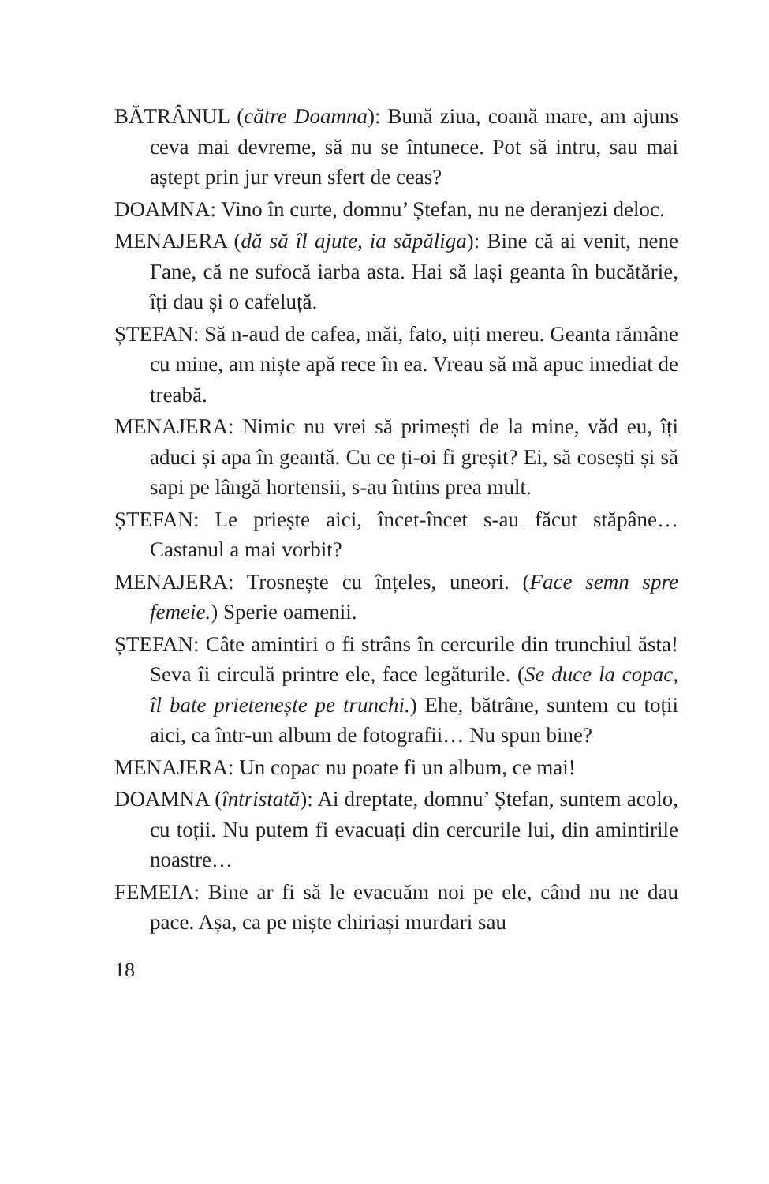BĂTRÂNUL (către Doamna): Bună ziua, coană mare, am ajuns ceva mai devreme, să nu se întunece. Pot să intru, sau mai aștept prin jur vreun sfert de ceas?
DOAMNA: Vino în curte, domnu’ Ștefan, nu ne deranjezi deloc.
MENAJERA (dă să îl ajute, ia săpăliga): Bine că ai venit, nene Fane, că ne sufocă iarba asta. Hai să lași geanta în bucătărie, îți dau și o cafeluță.
ȘTEFAN: Să n-aud de cafea, măi, fato, uiți mereu. Geanta rămâne cu mine, am niște apă rece în ea. Vreau să mă apuc imediat de treabă.
MENAJERA: Nimic nu vrei să primești de la mine, văd eu, îți aduci și apa în geantă. Cu ce ți-oi fi greșit? Ei, să cosești și să sapi pe lângă hortensii, s-au întins prea mult.
ȘTEFAN: Le priește aici, încet-încet s-au făcut stăpâne… Castanul a mai vorbit?
MENAJERA: Trosnește cu înțeles, uneori. (Face semn spre femeie.) Sperie oamenii.
ȘTEFAN: Câte amintiri o fi strâns în cercurile din trunchiul ăsta! Seva îi circulă printre ele, face legăturile. (Se duce la copac, îl bate prietenește pe trunchi.) Ehe, bătrâne, suntem cu toții aici, ca într-un album de fotografii… Nu spun bine?
MENAJERA: Un copac nu poate fi un album, ce mai!
DOAMNA (întristată): Ai dreptate, domnu’ Ștefan, suntem acolo, cu toții. Nu putem fi evacuați din cercurile lui, din amintirile noastre…
FEMEIA: Bine ar fi să le evacuăm noi pe ele, când nu ne dau pace. Așa, ca pe niște chiriași murdari sau
18